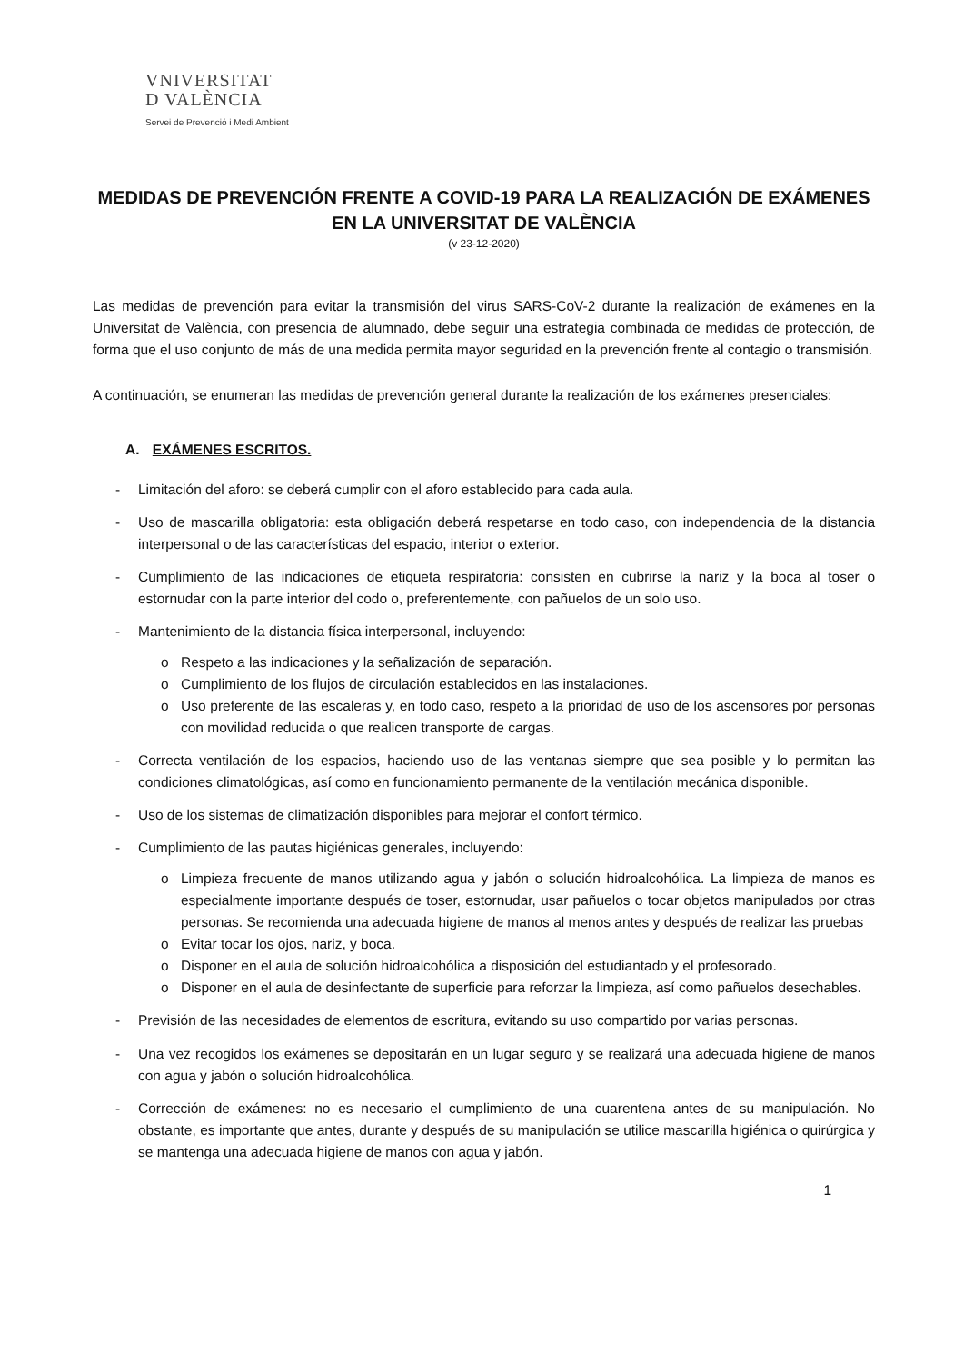VNIVERSITAT
D VALÈNCIA
Servei de Prevenció i Medi Ambient
MEDIDAS DE PREVENCIÓN FRENTE A COVID-19 PARA LA REALIZACIÓN DE EXÁMENES EN LA UNIVERSITAT DE VALÈNCIA
(v 23-12-2020)
Las medidas de prevención para evitar la transmisión del virus SARS-CoV-2 durante la realización de exámenes en la Universitat de València, con presencia de alumnado, debe seguir una estrategia combinada de medidas de protección, de forma que el uso conjunto de más de una medida permita mayor seguridad en la prevención frente al contagio o transmisión.
A continuación, se enumeran las medidas de prevención general durante la realización de los exámenes presenciales:
A. EXÁMENES ESCRITOS.
- Limitación del aforo: se deberá cumplir con el aforo establecido para cada aula.
- Uso de mascarilla obligatoria: esta obligación deberá respetarse en todo caso, con independencia de la distancia interpersonal o de las características del espacio, interior o exterior.
- Cumplimiento de las indicaciones de etiqueta respiratoria: consisten en cubrirse la nariz y la boca al toser o estornudar con la parte interior del codo o, preferentemente, con pañuelos de un solo uso.
- Mantenimiento de la distancia física interpersonal, incluyendo:
o Respeto a las indicaciones y la señalización de separación.
o Cumplimiento de los flujos de circulación establecidos en las instalaciones.
o Uso preferente de las escaleras y, en todo caso, respeto a la prioridad de uso de los ascensores por personas con movilidad reducida o que realicen transporte de cargas.
- Correcta ventilación de los espacios, haciendo uso de las ventanas siempre que sea posible y lo permitan las condiciones climatológicas, así como en funcionamiento permanente de la ventilación mecánica disponible.
- Uso de los sistemas de climatización disponibles para mejorar el confort térmico.
- Cumplimiento de las pautas higiénicas generales, incluyendo:
o Limpieza frecuente de manos utilizando agua y jabón o solución hidroalcohólica. La limpieza de manos es especialmente importante después de toser, estornudar, usar pañuelos o tocar objetos manipulados por otras personas. Se recomienda una adecuada higiene de manos al menos antes y después de realizar las pruebas
o Evitar tocar los ojos, nariz, y boca.
o Disponer en el aula de solución hidroalcohólica a disposición del estudiantado y el profesorado.
o Disponer en el aula de desinfectante de superficie para reforzar la limpieza, así como pañuelos desechables.
- Previsión de las necesidades de elementos de escritura, evitando su uso compartido por varias personas.
- Una vez recogidos los exámenes se depositarán en un lugar seguro y se realizará una adecuada higiene de manos con agua y jabón o solución hidroalcohólica.
- Corrección de exámenes: no es necesario el cumplimiento de una cuarentena antes de su manipulación. No obstante, es importante que antes, durante y después de su manipulación se utilice mascarilla higiénica o quirúrgica y se mantenga una adecuada higiene de manos con agua y jabón.
1